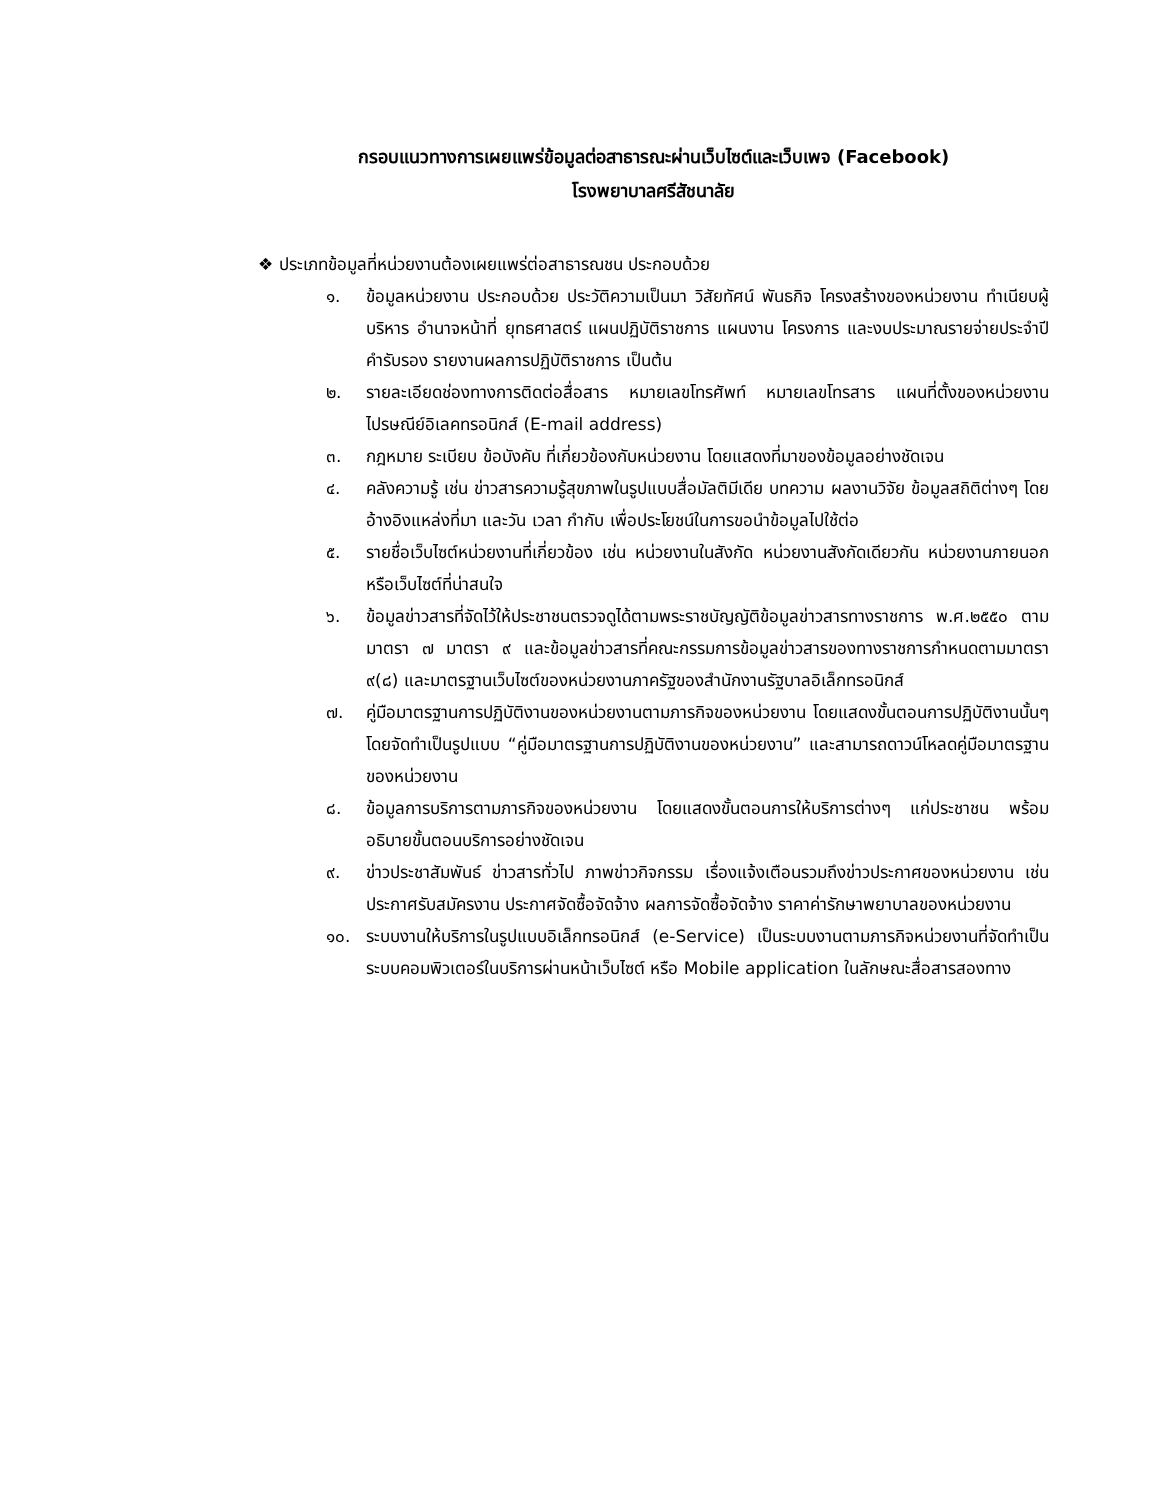กรอบแนวทางการเผยแพร่ข้อมูลต่อสาธารณะผ่านเว็บไซต์และเว็บเพจ (Facebook)
โรงพยาบาลศรีสัชนาลัย
❖ ประเภทข้อมูลที่หน่วยงานต้องเผยแพร่ต่อสาธารณชน ประกอบด้วย
๑. ข้อมูลหน่วยงาน ประกอบด้วย ประวัติความเป็นมา วิสัยทัศน์ พันธกิจ โครงสร้างของหน่วยงาน ทำเนียบผู้บริหาร อำนาจหน้าที่ ยุทธศาสตร์ แผนปฏิบัติราชการ แผนงาน โครงการ และงบประมาณรายจ่ายประจำปี คำรับรอง รายงานผลการปฏิบัติราชการ เป็นต้น
๒. รายละเอียดช่องทางการติดต่อสื่อสาร หมายเลขโทรศัพท์ หมายเลขโทรสาร แผนที่ตั้งของหน่วยงาน ไปรษณีย์อิเลคทรอนิกส์ (E-mail address)
๓. กฎหมาย ระเบียบ ข้อบังคับ ที่เกี่ยวข้องกับหน่วยงาน โดยแสดงที่มาของข้อมูลอย่างชัดเจน
๔. คลังความรู้ เช่น ข่าวสารความรู้สุขภาพในรูปแบบสื่อมัลติมีเดีย บทความ ผลงานวิจัย ข้อมูลสถิติต่างๆ โดยอ้างอิงแหล่งที่มา และวัน เวลา กำกับ เพื่อประโยชน์ในการขอนำข้อมูลไปใช้ต่อ
๕. รายชื่อเว็บไซต์หน่วยงานที่เกี่ยวข้อง เช่น หน่วยงานในสังกัด หน่วยงานสังกัดเดียวกัน หน่วยงานภายนอก หรือเว็บไซต์ที่น่าสนใจ
๖. ข้อมูลข่าวสารที่จัดไว้ให้ประชาชนตรวจดูได้ตามพระราชบัญญัติข้อมูลข่าวสารทางราชการ พ.ศ.๒๕๕๐ ตามมาตรา ๗ มาตรา ๙ และข้อมูลข่าวสารที่คณะกรรมการข้อมูลข่าวสารของทางราชการกำหนดตามมาตรา ๙(๘) และมาตรฐานเว็บไซต์ของหน่วยงานภาครัฐของสำนักงานรัฐบาลอิเล็กทรอนิกส์
๗. คู่มือมาตรฐานการปฏิบัติงานของหน่วยงานตามภารกิจของหน่วยงาน โดยแสดงขั้นตอนการปฏิบัติงานนั้นๆ โดยจัดทำเป็นรูปแบบ “คู่มือมาตรฐานการปฏิบัติงานของหน่วยงาน” และสามารถดาวน์โหลดคู่มือมาตรฐานของหน่วยงาน
๘. ข้อมูลการบริการตามภารกิจของหน่วยงาน โดยแสดงขั้นตอนการให้บริการต่างๆ แก่ประชาชน พร้อมอธิบายขั้นตอนบริการอย่างชัดเจน
๙. ข่าวประชาสัมพันธ์ ข่าวสารทั่วไป ภาพข่าวกิจกรรม เรื่องแจ้งเตือนรวมถึงข่าวประกาศของหน่วยงาน เช่น ประกาศรับสมัครงาน ประกาศจัดซื้อจัดจ้าง ผลการจัดซื้อจัดจ้าง ราคาค่ารักษาพยาบาลของหน่วยงาน
๑๐. ระบบงานให้บริการในรูปแบบอิเล็กทรอนิกส์ (e-Service) เป็นระบบงานตามภารกิจหน่วยงานที่จัดทำเป็นระบบคอมพิวเตอร์ในบริการผ่านหน้าเว็บไซต์ หรือ Mobile application ในลักษณะสื่อสารสองทาง